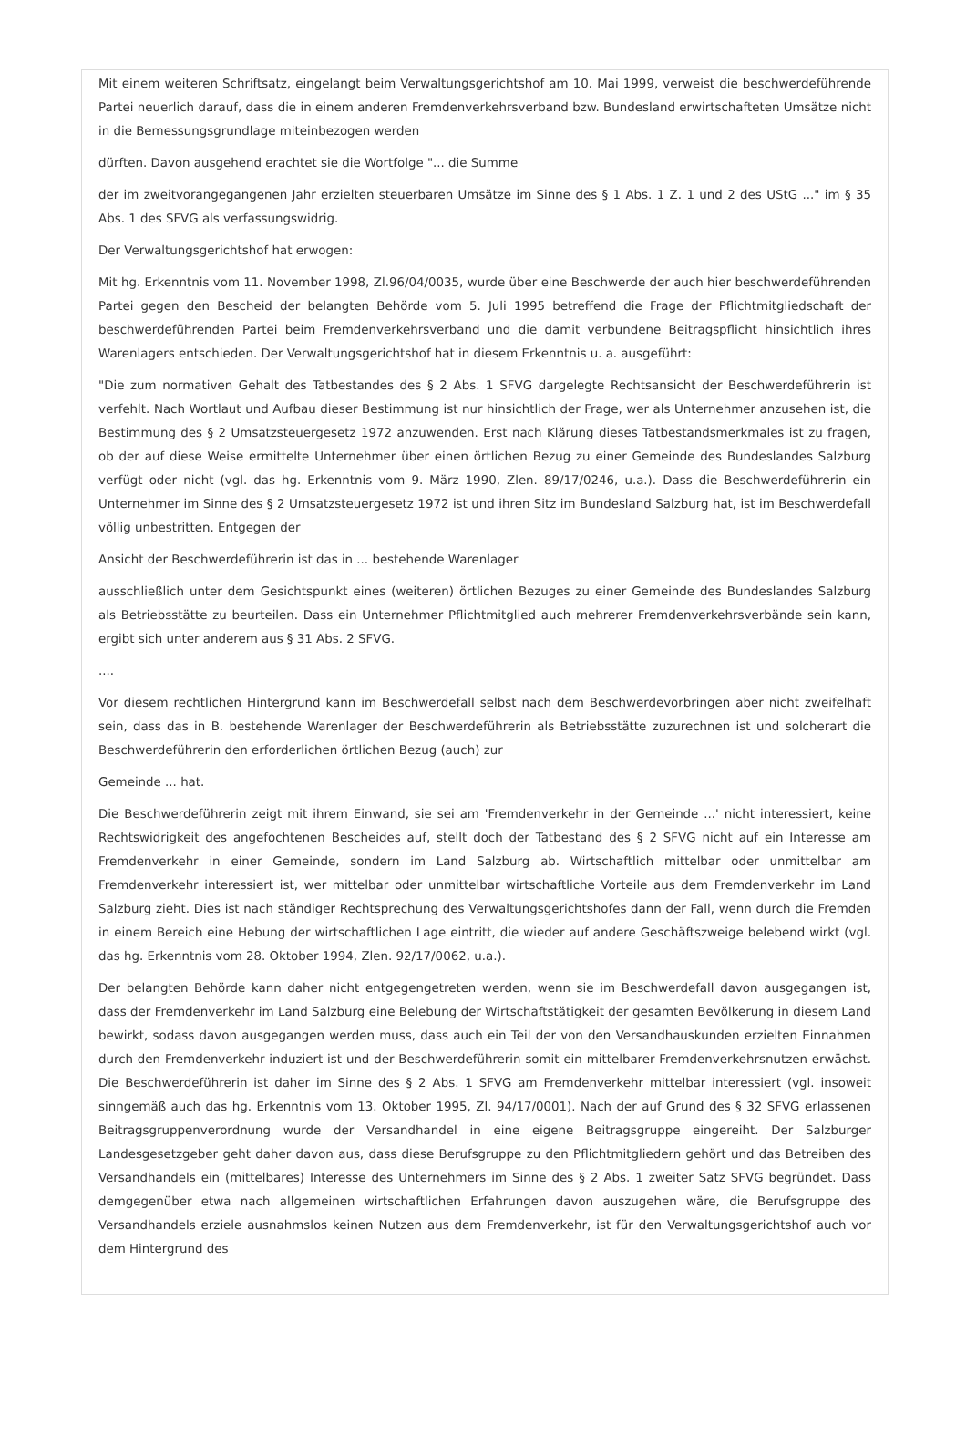Mit einem weiteren Schriftsatz, eingelangt beim Verwaltungsgerichtshof am 10. Mai 1999, verweist die beschwerdeführende Partei neuerlich darauf, dass die in einem anderen Fremdenverkehrsverband bzw. Bundesland erwirtschafteten Umsätze nicht in die Bemessungsgrundlage miteinbezogen werden
dürften. Davon ausgehend erachtet sie die Wortfolge "... die Summe
der im zweitvorangegangenen Jahr erzielten steuerbaren Umsätze im Sinne des § 1 Abs. 1 Z. 1 und 2 des UStG ..." im § 35 Abs. 1 des SFVG als verfassungswidrig.
Der Verwaltungsgerichtshof hat erwogen:
Mit hg. Erkenntnis vom 11. November 1998, Zl.96/04/0035, wurde über eine Beschwerde der auch hier beschwerdeführenden Partei gegen den Bescheid der belangten Behörde vom 5. Juli 1995 betreffend die Frage der Pflichtmitgliedschaft der beschwerdeführenden Partei beim Fremdenverkehrsverband und die damit verbundene Beitragspflicht hinsichtlich ihres Warenlagers entschieden. Der Verwaltungsgerichtshof hat in diesem Erkenntnis u. a. ausgeführt:
"Die zum normativen Gehalt des Tatbestandes des § 2 Abs. 1 SFVG dargelegte Rechtsansicht der Beschwerdeführerin ist verfehlt. Nach Wortlaut und Aufbau dieser Bestimmung ist nur hinsichtlich der Frage, wer als Unternehmer anzusehen ist, die Bestimmung des § 2 Umsatzsteuergesetz 1972 anzuwenden. Erst nach Klärung dieses Tatbestandsmerkmales ist zu fragen, ob der auf diese Weise ermittelte Unternehmer über einen örtlichen Bezug zu einer Gemeinde des Bundeslandes Salzburg verfügt oder nicht (vgl. das hg. Erkenntnis vom 9. März 1990, Zlen. 89/17/0246, u.a.). Dass die Beschwerdeführerin ein Unternehmer im Sinne des § 2 Umsatzsteuergesetz 1972 ist und ihren Sitz im Bundesland Salzburg hat, ist im Beschwerdefall völlig unbestritten. Entgegen der
Ansicht der Beschwerdeführerin ist das in ... bestehende Warenlager
ausschließlich unter dem Gesichtspunkt eines (weiteren) örtlichen Bezuges zu einer Gemeinde des Bundeslandes Salzburg als Betriebsstätte zu beurteilen. Dass ein Unternehmer Pflichtmitglied auch mehrerer Fremdenverkehrsverbände sein kann, ergibt sich unter anderem aus § 31 Abs. 2 SFVG.
....
Vor diesem rechtlichen Hintergrund kann im Beschwerdefall selbst nach dem Beschwerdevorbringen aber nicht zweifelhaft sein, dass das in B. bestehende Warenlager der Beschwerdeführerin als Betriebsstätte zuzurechnen ist und solcherart die Beschwerdeführerin den erforderlichen örtlichen Bezug (auch) zur
Gemeinde ... hat.
Die Beschwerdeführerin zeigt mit ihrem Einwand, sie sei am 'Fremdenverkehr in der Gemeinde ...' nicht interessiert, keine Rechtswidrigkeit des angefochtenen Bescheides auf, stellt doch der Tatbestand des § 2 SFVG nicht auf ein Interesse am Fremdenverkehr in einer Gemeinde, sondern im Land Salzburg ab. Wirtschaftlich mittelbar oder unmittelbar am Fremdenverkehr interessiert ist, wer mittelbar oder unmittelbar wirtschaftliche Vorteile aus dem Fremdenverkehr im Land Salzburg zieht. Dies ist nach ständiger Rechtsprechung des Verwaltungsgerichtshofes dann der Fall, wenn durch die Fremden in einem Bereich eine Hebung der wirtschaftlichen Lage eintritt, die wieder auf andere Geschäftszweige belebend wirkt (vgl. das hg. Erkenntnis vom 28. Oktober 1994, Zlen. 92/17/0062, u.a.).
Der belangten Behörde kann daher nicht entgegengetreten werden, wenn sie im Beschwerdefall davon ausgegangen ist, dass der Fremdenverkehr im Land Salzburg eine Belebung der Wirtschaftstätigkeit der gesamten Bevölkerung in diesem Land bewirkt, sodass davon ausgegangen werden muss, dass auch ein Teil der von den Versandhauskunden erzielten Einnahmen durch den Fremdenverkehr induziert ist und der Beschwerdeführerin somit ein mittelbarer Fremdenverkehrsnutzen erwächst. Die Beschwerdeführerin ist daher im Sinne des § 2 Abs. 1 SFVG am Fremdenverkehr mittelbar interessiert (vgl. insoweit sinngemäß auch das hg. Erkenntnis vom 13. Oktober 1995, Zl. 94/17/0001). Nach der auf Grund des § 32 SFVG erlassenen Beitragsgruppenverordnung wurde der Versandhandel in eine eigene Beitragsgruppe eingereiht. Der Salzburger Landesgesetzgeber geht daher davon aus, dass diese Berufsgruppe zu den Pflichtmitgliedern gehört und das Betreiben des Versandhandels ein (mittelbares) Interesse des Unternehmers im Sinne des § 2 Abs. 1 zweiter Satz SFVG begründet. Dass demgegenüber etwa nach allgemeinen wirtschaftlichen Erfahrungen davon auszugehen wäre, die Berufsgruppe des Versandhandels erziele ausnahmslos keinen Nutzen aus dem Fremdenverkehr, ist für den Verwaltungsgerichtshof auch vor dem Hintergrund des